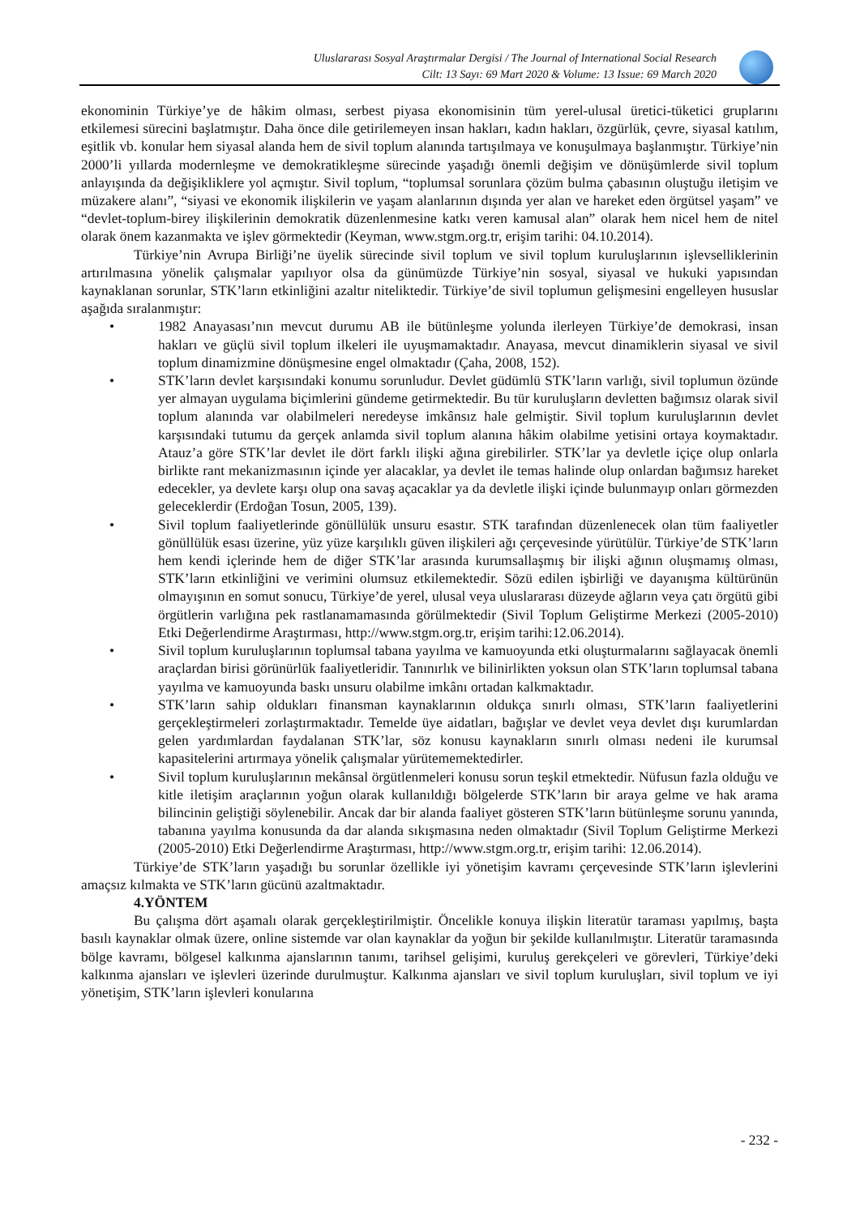Uluslararası Sosyal Araştırmalar Dergisi / The Journal of International Social Research
Cilt: 13 Sayı: 69 Mart 2020 & Volume: 13 Issue: 69 March 2020
ekonominin Türkiye’ye de hâkim olması, serbest piyasa ekonomisinin tüm yerel-ulusal üretici-tüketici gruplarını etkilemesi sürecini başlatmıştır. Daha önce dile getirilemeyen insan hakları, kadın hakları, özgürlük, çevre, siyasal katılım, eşitlik vb. konular hem siyasal alanda hem de sivil toplum alanında tartışılmaya ve konuşulmaya başlanmıştır. Türkiye’nin 2000’li yıllarda modernleşme ve demokratikleşme sürecinde yaşadığı önemli değişim ve dönüşümlerde sivil toplum anlayışında da değişikliklere yol açmıştır. Sivil toplum, “toplumsal sorunlara çözüm bulma çabasının oluştuğu iletişim ve müzakere alanı”, “siyasi ve ekonomik ilişkilerin ve yaşam alanlarının dışında yer alan ve hareket eden örgütsel yaşam” ve “devlet-toplum-birey ilişkilerinin demokratik düzenlenmesine katkı veren kamusal alan” olarak hem nicel hem de nitel olarak önem kazanmakta ve işlev görmektedir (Keyman, www.stgm.org.tr, erişim tarihi: 04.10.2014).
Türkiye’nin Avrupa Birliği’ne üyelik sürecinde sivil toplum ve sivil toplum kuruluşlarının işlevselliklerinin artırılmasına yönelik çalışmalar yapılıyor olsa da günümüzde Türkiye’nin sosyal, siyasal ve hukuki yapısından kaynaklanan sorunlar, STK’ların etkinliğini azaltır niteliktedir. Türkiye’de sivil toplumun gelişmesini engelleyen hususlar aşağıda sıralanmıştır:
• 1982 Anayasası’nın mevcut durumu AB ile bütünleşme yolunda ilerleyen Türkiye’de demokrasi, insan hakları ve güçlü sivil toplum ilkeleri ile uyuşmamaktadır. Anayasa, mevcut dinamiklerin siyasal ve sivil toplum dinamizmine dönüşmesine engel olmaktadır (Çaha, 2008, 152).
• STK’ların devlet karşısındaki konumu sorunludur. Devlet güdümlü STK’ların varlığı, sivil toplumun özünde yer almayan uygulama biçimlerini gündeme getirmektedir. Bu tür kuruluşların devletten bağımsız olarak sivil toplum alanında var olabilmeleri neredeyse imkânsız hale gelmiştir. Sivil toplum kuruluşlarının devlet karşısındaki tutumu da gerçek anlamda sivil toplum alanına hâkim olabilme yetisini ortaya koymaktadır. Atauz’a göre STK’lar devlet ile dört farklı ilişki ağına girebilirler. STK’lar ya devletle içiçe olup onlarla birlikte rant mekanizmasının içinde yer alacaklar, ya devlet ile temas halinde olup onlardan bağımsız hareket edecekler, ya devlete karşı olup ona savaş açacaklar ya da devletle ilişki içinde bulunmayıp onları görmezden geleceklerdir (Erdoğan Tosun, 2005, 139).
• Sivil toplum faaliyetlerinde gönüllülük unsuru esastır. STK tarafından düzenlenecek olan tüm faaliyetler gönüllülük esası üzerine, yüz yüze karşılıklı güven ilişkileri ağı çerçevesinde yürütülür. Türkiye’de STK’ların hem kendi içlerinde hem de diğer STK’lar arasında kurumsallaşmış bir ilişki ağının oluşmamış olması, STK’ların etkinliğini ve verimini olumsuz etkilemektedir. Sözü edilen işbirliği ve dayanışma kültürünün olmayışının en somut sonucu, Türkiye’de yerel, ulusal veya uluslararası düzeyde ağların veya çatı örgütü gibi örgütlerin varlığına pek rastlanamamasında görülmektedir (Sivil Toplum Geliştirme Merkezi (2005-2010) Etki Değerlendirme Araştırması, http://www.stgm.org.tr, erişim tarihi:12.06.2014).
• Sivil toplum kuruluşlarının toplumsal tabana yayılma ve kamuoyunda etki oluşturmalarını sağlayacak önemli araçlardan birisi görünürlük faaliyetleridir. Tanınırlık ve bilinirlikten yoksun olan STK’ların toplumsal tabana yayılma ve kamuoyunda baskı unsuru olabilme imkânı ortadan kalkmaktadır.
• STK’ların sahip oldukları finansman kaynaklarının oldukça sınırlı olması, STK’ların faaliyetlerini gerçekleştirmeleri zorlaştırmaktadır. Temelde üye aidatları, bağışlar ve devlet veya devlet dışı kurumlardan gelen yardımlardan faydalanan STK’lar, söz konusu kaynakların sınırlı olması nedeni ile kurumsal kapasitelerini artırmaya yönelik çalışmalar yürütememektedirler.
• Sivil toplum kuruluşlarının mekânsal örgütlenmeleri konusu sorun teşkil etmektedir. Nüfusun fazla olduğu ve kitle iletişim araçlarının yoğun olarak kullanıldığı bölgelerde STK’ların bir araya gelme ve hak arama bilincinin geliştiği söylenebilir. Ancak dar bir alanda faaliyet gösteren STK’ların bütünleşme sorunu yanında, tabanına yayılma konusunda da dar alanda sıkışmasına neden olmaktadır (Sivil Toplum Geliştirme Merkezi (2005-2010) Etki Değerlendirme Araştırması, http://www.stgm.org.tr, erişim tarihi: 12.06.2014).
Türkiye’de STK’ların yaşadığı bu sorunlar özellikle iyi yönetişim kavramı çerçevesinde STK’ların işlevlerini amaçsız kılmakta ve STK’ların gücünü azaltmaktadır.
4.YÖNTEM
Bu çalışma dört aşamalı olarak gerçekleştirilmiştir. Öncelikle konuya ilişkin literatür taraması yapılmış, başta basılı kaynaklar olmak üzere, online sistemde var olan kaynaklar da yoğun bir şekilde kullanılmıştır. Literatür taramasında bölge kavramı, bölgesel kalkınma ajanslarının tanımı, tarihsel gelişimi, kuruluş gerekçeleri ve görevleri, Türkiye’deki kalkınma ajansları ve işlevleri üzerinde durulmuştur. Kalkınma ajansları ve sivil toplum kuruluşları, sivil toplum ve iyi yönetişim, STK’ların işlevleri konularına
- 232 -